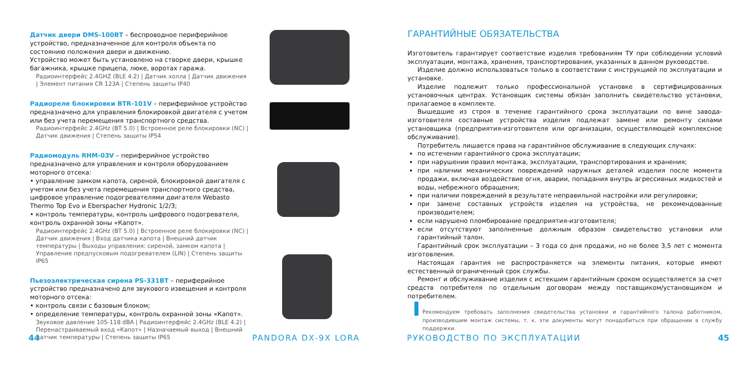Датчик двери DMS-100BT – беспроводное периферийное устройство, предназначенное для контроля объекта по состоянию положения двери и движению.
Устройство может быть установлено на створке двери, крышке багажника, крышке прицепа, люке, воротах гаража.
Радиоинтерфейс 2.4GHZ (BLE 4.2) | Датчик холла | Датчик движения | Элемент питания CR 123A | Степень защиты IP40
Радиореле блокировки BTR-101V – периферийное устройство предназначено для управления блокировкой двигателя с учетом или без учета перемещения транспортного средства.
Радиоинтерфейс 2.4GHz (BT 5.0) | Встроенное реле блокировки (NC) | Датчик движения | Степень защиты IP54
Радиомодуль RHM-03V – периферийное устройство предназначено для управления и контроля оборудованием моторного отсека:
• управление замком капота, сиреной, блокировкой двигателя с учетом или без учета перемещения транспортного средства, цифровое управление подогревателями двигателя Webasto Thermo Top Evo и Eberspacher Hydronic 1/2/3;
• контроль температуры, контроль цифрового подогревателя, контроль охранной зоны «Капот».
Радиоинтерфейс 2.4GHz (BT 5.0) | Встроенное реле блокировки (NC) | Датчик движения | Вход датчика капота | Внешний датчик температуры | Выходы управления: сиреной, замком капота | Управление предпусковым подогревателем (LIN) | Степень защиты IP65
Пьезоэлектрическая сирена PS-331BT – периферийное устройство предназначено для звукового извещения и контроля моторного отсека:
• контроль связи с базовым блоком;
• определение температуры, контроль охранной зоны «Капот».
Звуковое давление 105-118 dBA | Радиоинтерфейс 2.4GHz (BLE 4.2) | Перенастраиваемый вход «Капот» | Назначаемый выход | Внешний датчик температуры | Степень защиты IP65
44 PANDORA DX-9X LORA
ГАРАНТИЙНЫЕ ОБЯЗАТЕЛЬСТВА
Изготовитель гарантирует соответствие изделия требованиям ТУ при соблюдении условий эксплуатации, монтажа, хранения, транспортирования, указанных в данном руководстве.
Изделие должно использоваться только в соответствии с инструкцией по эксплуатации и установке.
Изделие подлежит только профессиональной установке в сертифицированных установочных центрах. Установщик системы обязан заполнить свидетельство установки, прилагаемое в комплекте.
Вышедшие из строя в течение гарантийного срока эксплуатации по вине завода-изготовителя составные устройства изделия подлежат замене или ремонту силами установщика (предприятия-изготовителя или организации, осуществляющей комплексное обслуживание).
Потребитель лишается права на гарантийное обслуживание в следующих случаях:
по истечении гарантийного срока эксплуатации;
при нарушении правил монтажа, эксплуатации, транспортирования и хранения;
при наличии механических повреждений наружных деталей изделия после момента продажи, включая воздействие огня, аварии, попадания внутрь агрессивных жидкостей и воды, небрежного обращения;
при наличии повреждений в результате неправильной настройки или регулировки;
при замене составных устройств изделия на устройства, не рекомендованные производителем;
если нарушено пломбирование предприятия-изготовителя;
если отсутствуют заполненные должным образом свидетельство установки или гарантийный талон.
Гарантийный срок эксплуатации – 3 года со дня продажи, но не более 3,5 лет с момента изготовления.
Настоящая гарантия не распространяется на элементы питания, которые имеют естественный ограниченный срок службы.
Ремонт и обслуживание изделия с истекшим гарантийным сроком осуществляется за счет средств потребителя по отдельным договорам между поставщиком/установщиком и потребителем.
Рекомендуем требовать заполнения свидетельства установки и гарантийного талона работником, производившим монтаж системы, т. к. эти документы могут понадобиться при обращении в службу поддержки.
РУКОВОДСТВО ПО ЭКСПЛУАТАЦИИ 45